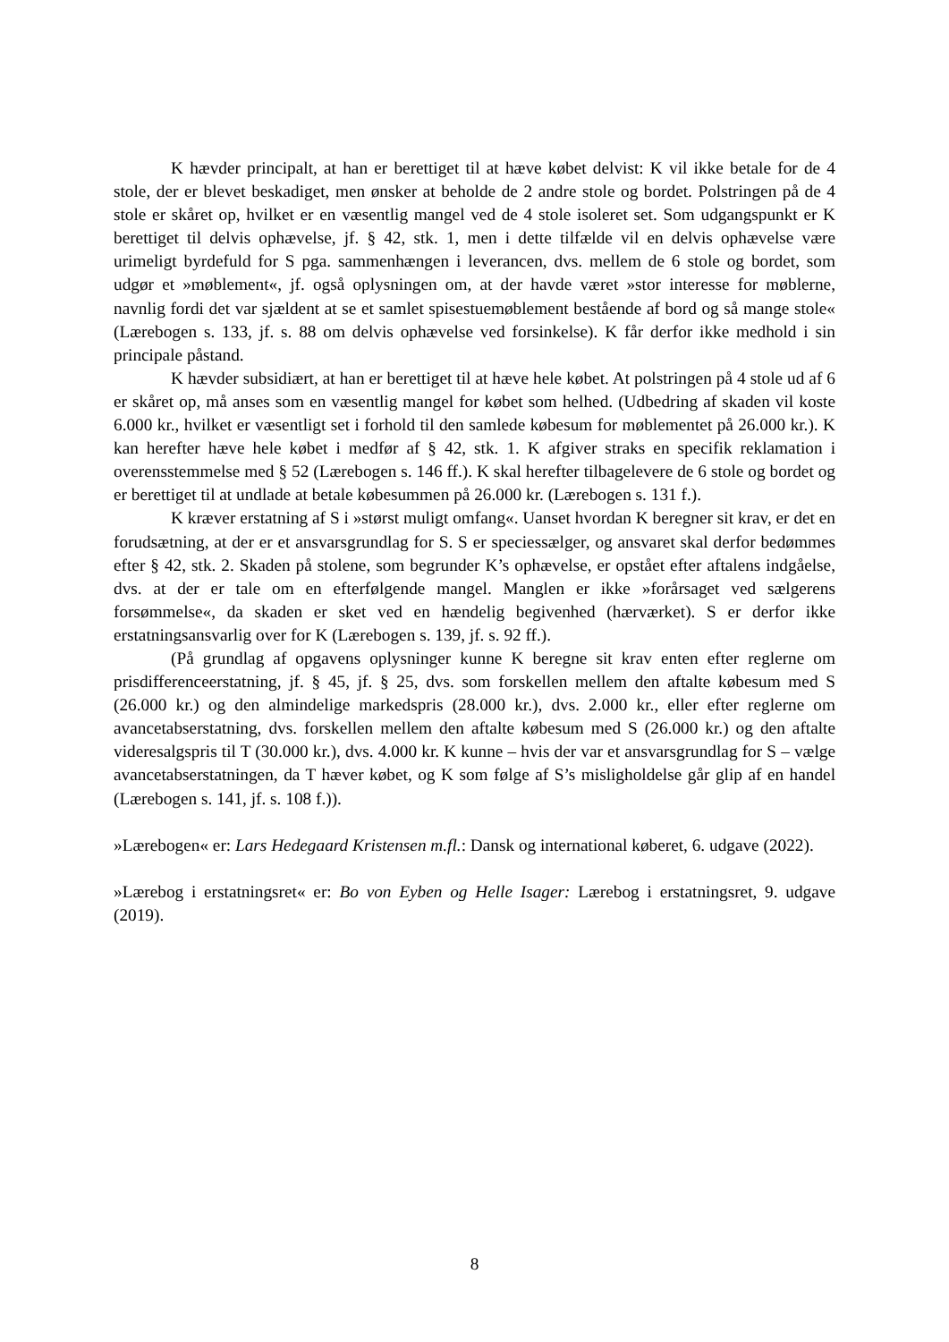K hævder principalt, at han er berettiget til at hæve købet delvist: K vil ikke betale for de 4 stole, der er blevet beskadiget, men ønsker at beholde de 2 andre stole og bordet. Polstringen på de 4 stole er skåret op, hvilket er en væsentlig mangel ved de 4 stole isoleret set. Som udgangspunkt er K berettiget til delvis ophævelse, jf. § 42, stk. 1, men i dette tilfælde vil en delvis ophævelse være urimeligt byrdefuld for S pga. sammenhængen i leverancen, dvs. mellem de 6 stole og bordet, som udgør et »møblement«, jf. også oplysningen om, at der havde været »stor interesse for møblerne, navnlig fordi det var sjældent at se et samlet spisestuemøblement bestående af bord og så mange stole« (Lærebogen s. 133, jf. s. 88 om delvis ophævelse ved forsinkelse). K får derfor ikke medhold i sin principale påstand.
K hævder subsidiært, at han er berettiget til at hæve hele købet. At polstringen på 4 stole ud af 6 er skåret op, må anses som en væsentlig mangel for købet som helhed. (Udbedring af skaden vil koste 6.000 kr., hvilket er væsentligt set i forhold til den samlede købesum for møblementet på 26.000 kr.). K kan herefter hæve hele købet i medfør af § 42, stk. 1. K afgiver straks en specifik reklamation i overensstemmelse med § 52 (Lærebogen s. 146 ff.). K skal herefter tilbagelevere de 6 stole og bordet og er berettiget til at undlade at betale købesummen på 26.000 kr. (Lærebogen s. 131 f.).
K kræver erstatning af S i »størst muligt omfang«. Uanset hvordan K beregner sit krav, er det en forudsætning, at der er et ansvarsgrundlag for S. S er speciessælger, og ansvaret skal derfor bedømmes efter § 42, stk. 2. Skaden på stolene, som begrunder K’s ophævelse, er opstået efter aftalens indgåelse, dvs. at der er tale om en efterfølgende mangel. Manglen er ikke »forårsaget ved sælgerens forsømmelse«, da skaden er sket ved en hændelig begivenhed (hærværket). S er derfor ikke erstatningsansvarlig over for K (Lærebogen s. 139, jf. s. 92 ff.).
(På grundlag af opgavens oplysninger kunne K beregne sit krav enten efter reglerne om prisdifferenceerstatning, jf. § 45, jf. § 25, dvs. som forskellen mellem den aftalte købesum med S (26.000 kr.) og den almindelige markedspris (28.000 kr.), dvs. 2.000 kr., eller efter reglerne om avancetabserstatning, dvs. forskellen mellem den aftalte købesum med S (26.000 kr.) og den aftalte videresalgspris til T (30.000 kr.), dvs. 4.000 kr. K kunne – hvis der var et ansvarsgrundlag for S – vælge avancetabserstatningen, da T hæver købet, og K som følge af S’s misligholdelse går glip af en handel (Lærebogen s. 141, jf. s. 108 f.)).
»Lærebogen« er: Lars Hedegaard Kristensen m.fl.: Dansk og international købe­ret, 6. udgave (2022).
»Lærebog i erstatningsret« er: Bo von Eyben og Helle Isager: Lærebog i erstatningsret, 9. udgave (2019).
8